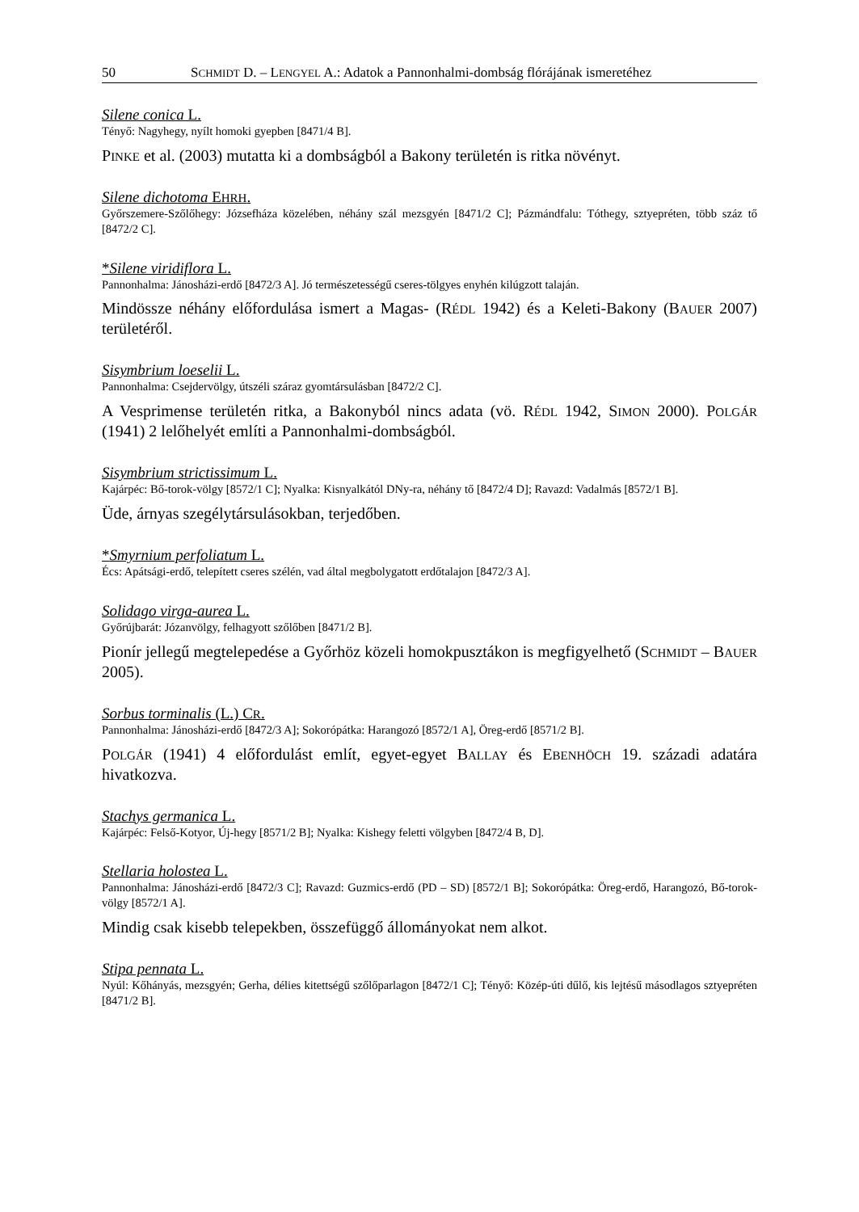50 SCHMIDT D. – LENGYEL A.: Adatok a Pannonhalmi-dombság flórájának ismeretéhez
Silene conica L.
Tényő: Nagyhegy, nyílt homoki gyepben [8471/4 B].
PINKE et al. (2003) mutatta ki a dombságból a Bakony területén is ritka növényt.
Silene dichotoma EHRH.
Győrszemere-Szőlőhegy: Józsefháza közelében, néhány szál mezsgyén [8471/2 C]; Pázmándfalu: Tóthegy, sztyepréten, több száz tő [8472/2 C].
*Silene viridiflora L.
Pannonhalma: Jánosházi-erdő [8472/3 A]. Jó természetességű cseres-tölgyes enyhén kilúgzott talaján.
Mindössze néhány előfordulása ismert a Magas- (RÉDL 1942) és a Keleti-Bakony (BAUER 2007) területéről.
Sisymbrium loeselii L.
Pannonhalma: Csejdervölgy, útszéli száraz gyomtársulásban [8472/2 C].
A Vesprimense területén ritka, a Bakonyból nincs adata (vö. RÉDL 1942, SIMON 2000). POLGÁR (1941) 2 lelőhelyét említi a Pannonhalmi-dombságból.
Sisymbrium strictissimum L.
Kajárpéc: Bő-torok-völgy [8572/1 C]; Nyalka: Kisnyalkától DNy-ra, néhány tő [8472/4 D]; Ravazd: Vadalmás [8572/1 B].
Üde, árnyas szegélytársulásokban, terjedőben.
*Smyrnium perfoliatum L.
Écs: Apátsági-erdő, telepített cseres szélén, vad által megbolygatott erdőtalajon [8472/3 A].
Solidago virga-aurea L.
Győrújbarát: Józanvölgy, felhagyott szőlőben [8471/2 B].
Pionír jellegű megtelepedése a Győrhöz közeli homokpusztákon is megfigyelhető (SCHMIDT – BAUER 2005).
Sorbus torminalis (L.) CR.
Pannonhalma: Jánosházi-erdő [8472/3 A]; Sokorópátka: Harangozó [8572/1 A], Öreg-erdő [8571/2 B].
POLGÁR (1941) 4 előfordulást említ, egyet-egyet BALLAY és EBENHÖCH 19. századi adatára hivatkozva.
Stachys germanica L.
Kajárpéc: Felső-Kotyor, Új-hegy [8571/2 B]; Nyalka: Kishegy feletti völgyben [8472/4 B, D].
Stellaria holostea L.
Pannonhalma: Jánosházi-erdő [8472/3 C]; Ravazd: Guzmics-erdő (PD – SD) [8572/1 B]; Sokorópátka: Öreg-erdő, Harangozó, Bő-torok-völgy [8572/1 A].
Mindig csak kisebb telepekben, összefüggő állományokat nem alkot.
Stipa pennata L.
Nyúl: Kőhányás, mezsgyén; Gerha, délies kitettségű szőlőparlagon [8472/1 C]; Tényő: Közép-úti dűlő, kis lejtésű másodlagos sztyepréten [8471/2 B].